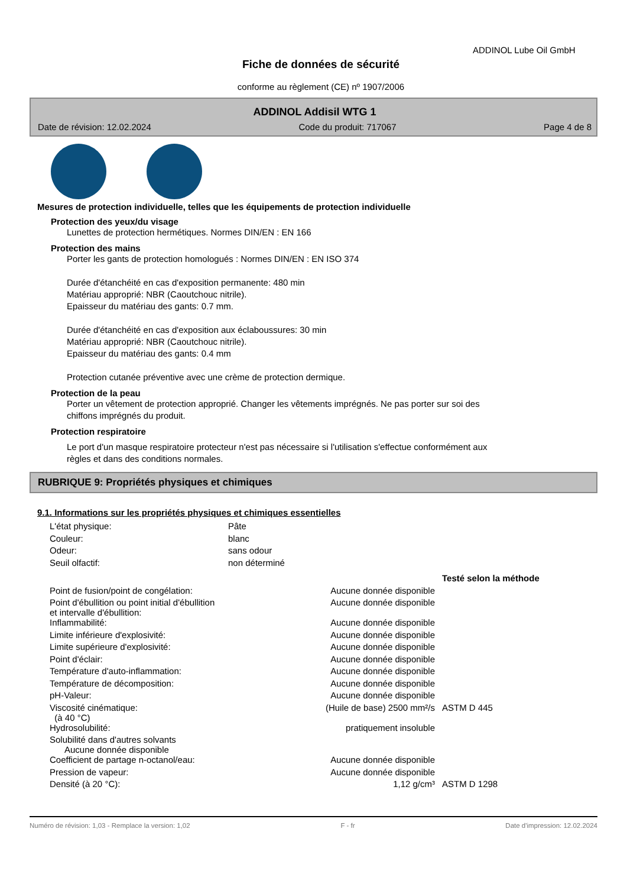ADDINOL Lube Oil GmbH
Fiche de données de sécurité
conforme au règlement (CE) nº 1907/2006
ADDINOL Addisil WTG 1
Date de révision: 12.02.2024 Code du produit: 717067 Page 4 de 8
Mesures de protection individuelle, telles que les équipements de protection individuelle
Protection des yeux/du visage
Lunettes de protection hermétiques. Normes DIN/EN : EN 166
Protection des mains
Porter les gants de protection homologués : Normes DIN/EN : EN ISO 374
Durée d'étanchéité en cas d'exposition permanente: 480 min
Matériau approprié: NBR (Caoutchouc nitrile).
Epaisseur du matériau des gants: 0.7 mm.
Durée d'étanchéité en cas d'exposition aux éclaboussures: 30 min
Matériau approprié: NBR (Caoutchouc nitrile).
Epaisseur du matériau des gants: 0.4 mm
Protection cutanée préventive avec une crème de protection dermique.
Protection de la peau
Porter un vêtement de protection approprié. Changer les vêtements imprégnés. Ne pas porter sur soi des
chiffons imprégnés du produit.
Protection respiratoire
Le port d'un masque respiratoire protecteur n'est pas nécessaire si l'utilisation s'effectue conformément aux
règles et dans des conditions normales.
RUBRIQUE 9: Propriétés physiques et chimiques
9.1. Informations sur les propriétés physiques et chimiques essentielles
| L'état physique: | Pâte |
| Couleur: | blanc |
| Odeur: | sans odour |
| Seuil olfactif: | non déterminé |
| | | Testé selon la méthode |
| --- | --- | --- |
| Point de fusion/point de congélation: | Aucune donnée disponible | |
| Point d'ébullition ou point initial d'ébullition et intervalle d'ébullition: | Aucune donnée disponible | |
| Inflammabilité: | Aucune donnée disponible | |
| Limite inférieure d'explosivité: | Aucune donnée disponible | |
| Limite supérieure d'explosivité: | Aucune donnée disponible | |
| Point d'éclair: | Aucune donnée disponible | |
| Température d'auto-inflammation: | Aucune donnée disponible | |
| Température de décomposition: | Aucune donnée disponible | |
| pH-Valeur: | Aucune donnée disponible | |
| Viscosité cinématique: (à 40 °C) | (Huile de base) 2500 mm²/s | ASTM D 445 |
| Hydrosolubilité: | pratiquement insoluble | |
| Solubilité dans d'autres solvants Aucune donnée disponible | | |
| Coefficient de partage n-octanol/eau: | Aucune donnée disponible | |
| Pression de vapeur: | Aucune donnée disponible | |
| Densité (à 20 °C): | 1,12 g/cm³ | ASTM D 1298 |
Numéro de révision: 1,03 - Remplace la version: 1,02 F - fr Date d'impression: 12.02.2024